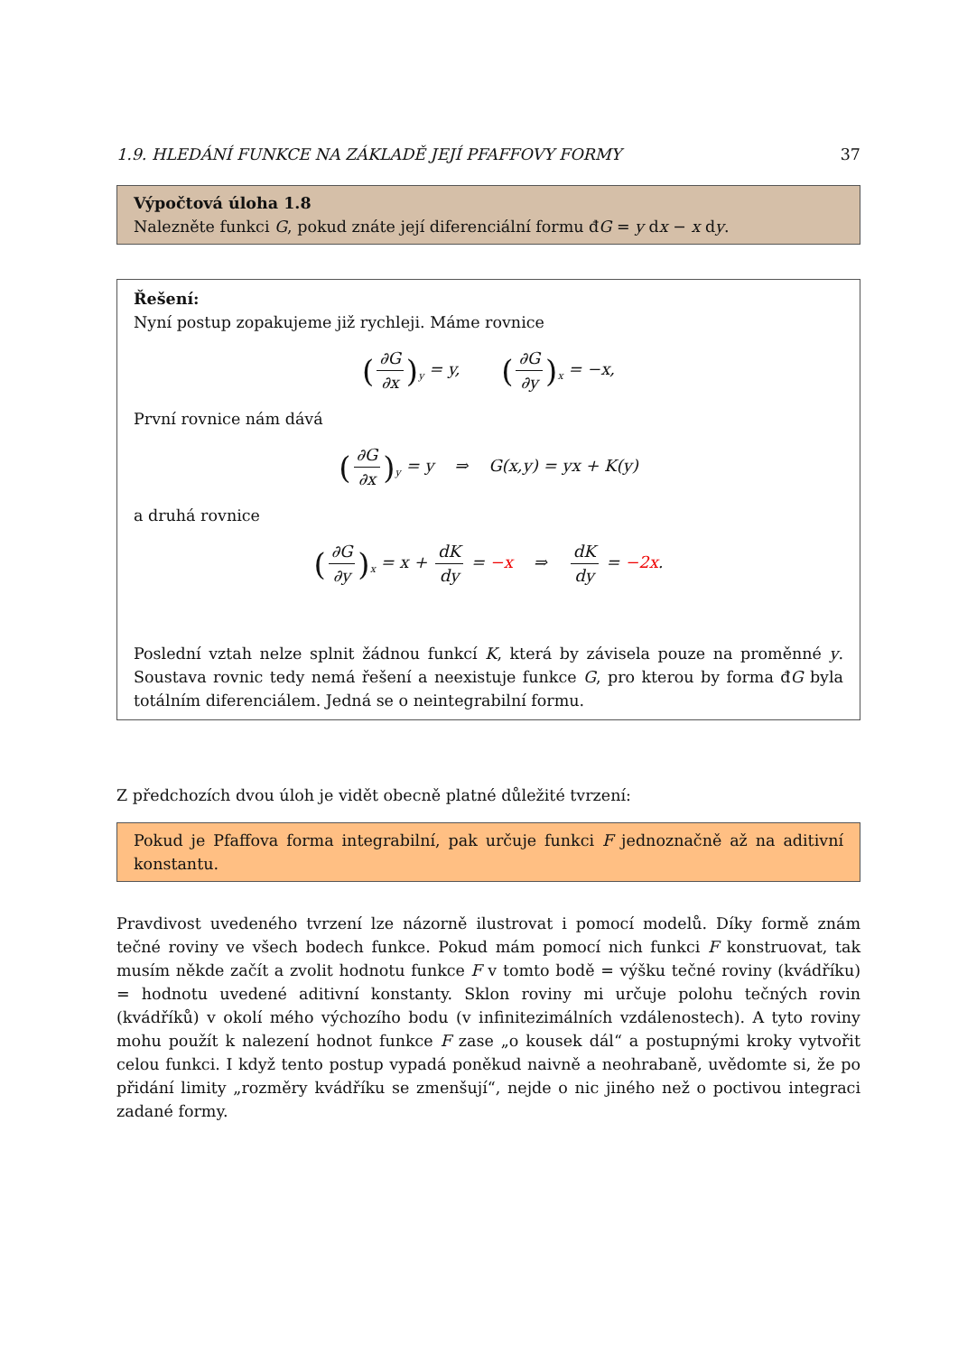1.9. HLEDÁNÍ FUNKCE NA ZÁKLADĚ JEJÍ PFAFFOVY FORMY 37
Výpočtová úloha 1.8
Nalezněte funkci G, pokud znáte její diferenciální formu đG = y dx − x dy.
Řešení:
Nyní postup zopakujeme již rychleji. Máme rovnice
(∂G ∂x)<sub>y</sub> = y, (∂G ∂y)<sub>x</sub> = −x,
První rovnice nám dává
(∂G ∂x)<sub>y</sub> = y ⇒ G(x,y) = yx + K(y)
a druhá rovnice
(∂G ∂y)<sub>x</sub> = x + dK dy = −x ⇒ dK dy = −2x.
Poslední vztah nelze splnit žádnou funkcí K, která by závisela pouze na proměnné y. Soustava rovnic tedy nemá řešení a neexistuje funkce G, pro kterou by forma đG byla totálním diferenciálem. Jedná se o neintegrabilní formu.
Z předchozích dvou úloh je vidět obecně platné důležité tvrzení:
Pokud je Pfaffova forma integrabilní, pak určuje funkci F jednoznačně až na aditivní konstantu.
Pravdivost uvedeného tvrzení lze názorně ilustrovat i pomocí modelů. Díky formě znám tečné roviny ve všech bodech funkce. Pokud mám pomocí nich funkci F konstruovat, tak musím někde začít a zvolit hodnotu funkce F v tomto bodě = výšku tečné roviny (kvádříku) = hodnotu uvedené aditivní konstanty. Sklon roviny mi určuje polohu tečných rovin (kvádříků) v okolí mého výchozího bodu (v infinitezimálních vzdálenostech). A tyto roviny mohu použít k nalezení hodnot funkce F zase „o kousek dál“ a postupnými kroky vytvořit celou funkci. I když tento postup vypadá poněkud naivně a neohrabaně, uvědomte si, že po přidání limity „rozměry kvádříku se zmenšují“, nejde o nic jiného než o poctivou integraci zadané formy.